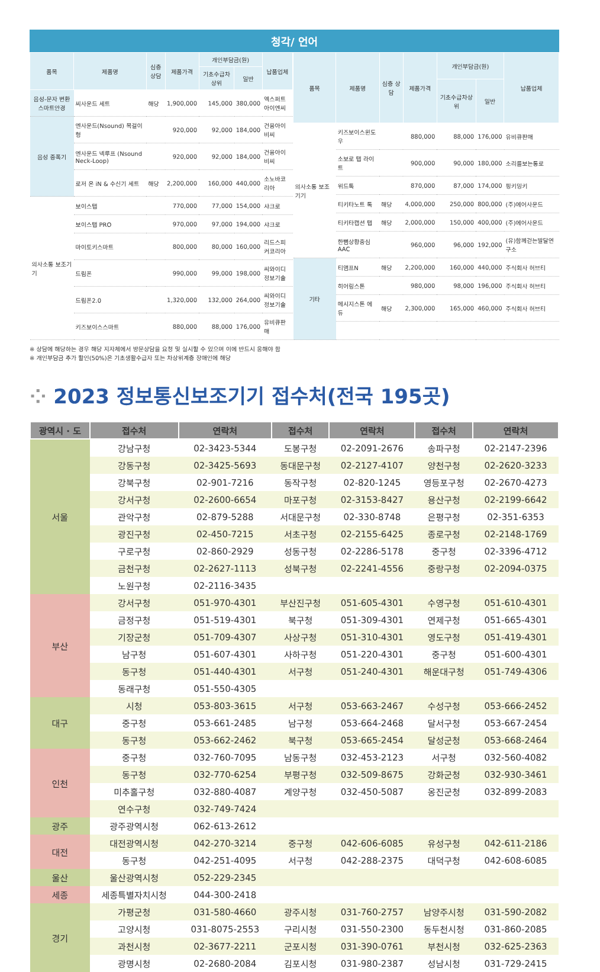청각/ 언어
| 품목 | 제품명 | 심층 상담 | 제품가격 | 개인부담금(원) | | 납품업체 |
| --- | --- | --- | --- | --- | --- | --- |
| | | | | 기초수급차상위 | 일반 | |
| 음성-문자 변환 스마트안경 | 씨사운드 세트 | 해당 | 1,900,000 | 145,000 | 380,000 | 엑스퍼트아이엔씨 |
| 음성 증폭기 | 엔사운드(Nsound) 목걸이형 | | 920,000 | 92,000 | 184,000 | 건융아이비씨 |
| | 엔사운드 넥루프 (Nsound Neck-Loop) | | 920,000 | 92,000 | 184,000 | 건융아이비씨 |
| | 로저 온 iN & 수신기 세트 | 해당 | 2,200,000 | 160,000 | 440,000 | 소노바코리아 |
| 의사소통 보조기기 | 보이스탭 | | 770,000 | 77,000 | 154,000 | 샤크로 |
| | 보이스탭 PRO | | 970,000 | 97,000 | 194,000 | 샤크로 |
| | 마이토키스마트 | | 800,000 | 80,000 | 160,000 | 리드스피커코리아 |
| | 드림폰 | | 990,000 | 99,000 | 198,000 | 씨와이디정보기술 |
| | 드림폰2.0 | | 1,320,000 | 132,000 | 264,000 | 씨와이디정보기술 |
| | 키즈보이스스마트 | | 880,000 | 88,000 | 176,000 | 유비큐판매 |
| 품목 | 제품명 | 심층 상담 | 제품가격 | 개인부담금(원) | | 납품업체 |
| --- | --- | --- | --- | --- | --- | --- |
| | | | | 기초수급차상위 | 일반 | |
| 의사소통 보조기기 | 키즈보이스윈도우 | | 880,000 | 88,000 | 176,000 | 유비큐판매 |
| | 소보로 탭 라이트 | | 900,000 | 90,000 | 180,000 | 소리를보는통로 |
| | 위드톡 | | 870,000 | 87,000 | 174,000 | 핑키밍키 |
| | 티키타노트 톡 | 해당 | 4,000,000 | 250,000 | 800,000 | (주)에어사운드 |
| | 티키타캡션 탭 | 해당 | 2,000,000 | 150,000 | 400,000 | (주)에어사운드 |
| | 한뼘상황중심AAC | | 960,000 | 96,000 | 192,000 | (유)함께걷는발달연구소 |
| 기타 | 티앰프N | 해당 | 2,200,000 | 160,000 | 440,000 | 주식회사 허브티 |
| | 히어링스톤 | | 980,000 | 98,000 | 196,000 | 주식회사 허브티 |
| | 메시지스톤 에듀 | 해당 | 2,300,000 | 165,000 | 460,000 | 주식회사 허브티 |
※ 상담에 해당하는 경우 해당 지자체에서 방문상담을 요청 및 실시할 수 있으며 이에 반드시 응해야 함
※ 개인부담금 추가 할인(50%)은 기초생활수급자 또는 차상위계층 장애인에 해당
⁘ 2023 정보통신보조기기 접수처(전국 195곳)
| 광역시 · 도 | 접수처 | 연락처 | 접수처 | 연락처 | 접수처 | 연락처 |
| --- | --- | --- | --- | --- | --- | --- |
| 서울 | 강남구청 | 02-3423-5344 | 도봉구청 | 02-2091-2676 | 송파구청 | 02-2147-2396 |
| | 강동구청 | 02-3425-5693 | 동대문구청 | 02-2127-4107 | 양천구청 | 02-2620-3233 |
| | 강북구청 | 02-901-7216 | 동작구청 | 02-820-1245 | 영등포구청 | 02-2670-4273 |
| | 강서구청 | 02-2600-6654 | 마포구청 | 02-3153-8427 | 용산구청 | 02-2199-6642 |
| | 관악구청 | 02-879-5288 | 서대문구청 | 02-330-8748 | 은평구청 | 02-351-6353 |
| | 광진구청 | 02-450-7215 | 서초구청 | 02-2155-6425 | 종로구청 | 02-2148-1769 |
| | 구로구청 | 02-860-2929 | 성동구청 | 02-2286-5178 | 중구청 | 02-3396-4712 |
| | 금천구청 | 02-2627-1113 | 성북구청 | 02-2241-4556 | 중랑구청 | 02-2094-0375 |
| | 노원구청 | 02-2116-3435 | | | | |
| 부산 | 강서구청 | 051-970-4301 | 부산진구청 | 051-605-4301 | 수영구청 | 051-610-4301 |
| | 금정구청 | 051-519-4301 | 북구청 | 051-309-4301 | 연제구청 | 051-665-4301 |
| | 기장군청 | 051-709-4307 | 사상구청 | 051-310-4301 | 영도구청 | 051-419-4301 |
| | 남구청 | 051-607-4301 | 사하구청 | 051-220-4301 | 중구청 | 051-600-4301 |
| | 동구청 | 051-440-4301 | 서구청 | 051-240-4301 | 해운대구청 | 051-749-4306 |
| | 동래구청 | 051-550-4305 | | | | |
| 대구 | 시청 | 053-803-3615 | 서구청 | 053-663-2467 | 수성구청 | 053-666-2452 |
| | 중구청 | 053-661-2485 | 남구청 | 053-664-2468 | 달서구청 | 053-667-2454 |
| | 동구청 | 053-662-2462 | 북구청 | 053-665-2454 | 달성군청 | 053-668-2464 |
| 인천 | 중구청 | 032-760-7095 | 남동구청 | 032-453-2123 | 서구청 | 032-560-4082 |
| | 동구청 | 032-770-6254 | 부평구청 | 032-509-8675 | 강화군청 | 032-930-3461 |
| | 미추홀구청 | 032-880-4087 | 계양구청 | 032-450-5087 | 옹진군청 | 032-899-2083 |
| | 연수구청 | 032-749-7424 | | | | |
| 광주 | 광주광역시청 | 062-613-2612 | | | | |
| 대전 | 대전광역시청 | 042-270-3214 | 중구청 | 042-606-6085 | 유성구청 | 042-611-2186 |
| | 동구청 | 042-251-4095 | 서구청 | 042-288-2375 | 대덕구청 | 042-608-6085 |
| 울산 | 울산광역시청 | 052-229-2345 | | | | |
| 세종 | 세종특별자치시청 | 044-300-2418 | | | | |
| 경기 | 가평군청 | 031-580-4660 | 광주시청 | 031-760-2757 | 남양주시청 | 031-590-2082 |
| | 고양시청 | 031-8075-2553 | 구리시청 | 031-550-2300 | 동두천시청 | 031-860-2085 |
| | 과천시청 | 02-3677-2211 | 군포시청 | 031-390-0761 | 부천시청 | 032-625-2363 |
| | 광명시청 | 02-2680-2084 | 김포시청 | 031-980-2387 | 성남시청 | 031-729-2415 |